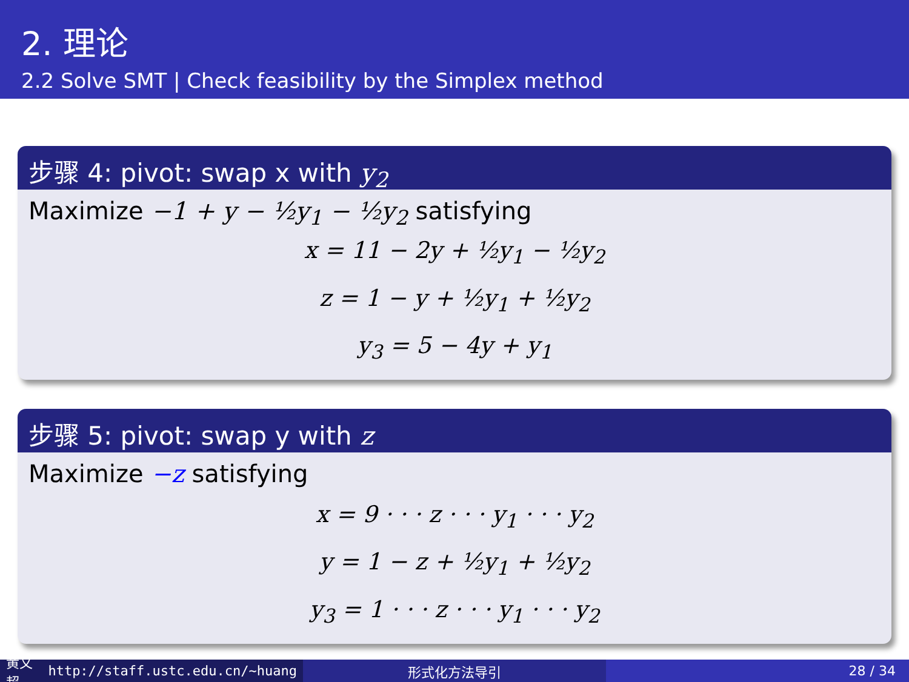2. 理论
2.2 Solve SMT | Check feasibility by the Simplex method
步骤 4: pivot: swap x with y<sub>2</sub>
Maximize −1 + y − ½y<sub>1</sub> − ½y<sub>2</sub> satisfying
x = 11 − 2y + ½y<sub>1</sub> − ½y<sub>2</sub>
z = 1 − y + ½y<sub>1</sub> + ½y<sub>2</sub>
y<sub>3</sub> = 5 − 4y + y<sub>1</sub>
步骤 5: pivot: swap y with z
Maximize −z satisfying
x = 9 · · · z · · · y<sub>1</sub> · · · y<sub>2</sub>
y = 1 − z + ½y<sub>1</sub> + ½y<sub>2</sub>
y<sub>3</sub> = 1 · · · z · · · y<sub>1</sub> · · · y<sub>2</sub>
黄文超 http://staff.ustc.edu.cn/~huang
形式化方法导引 28 / 34